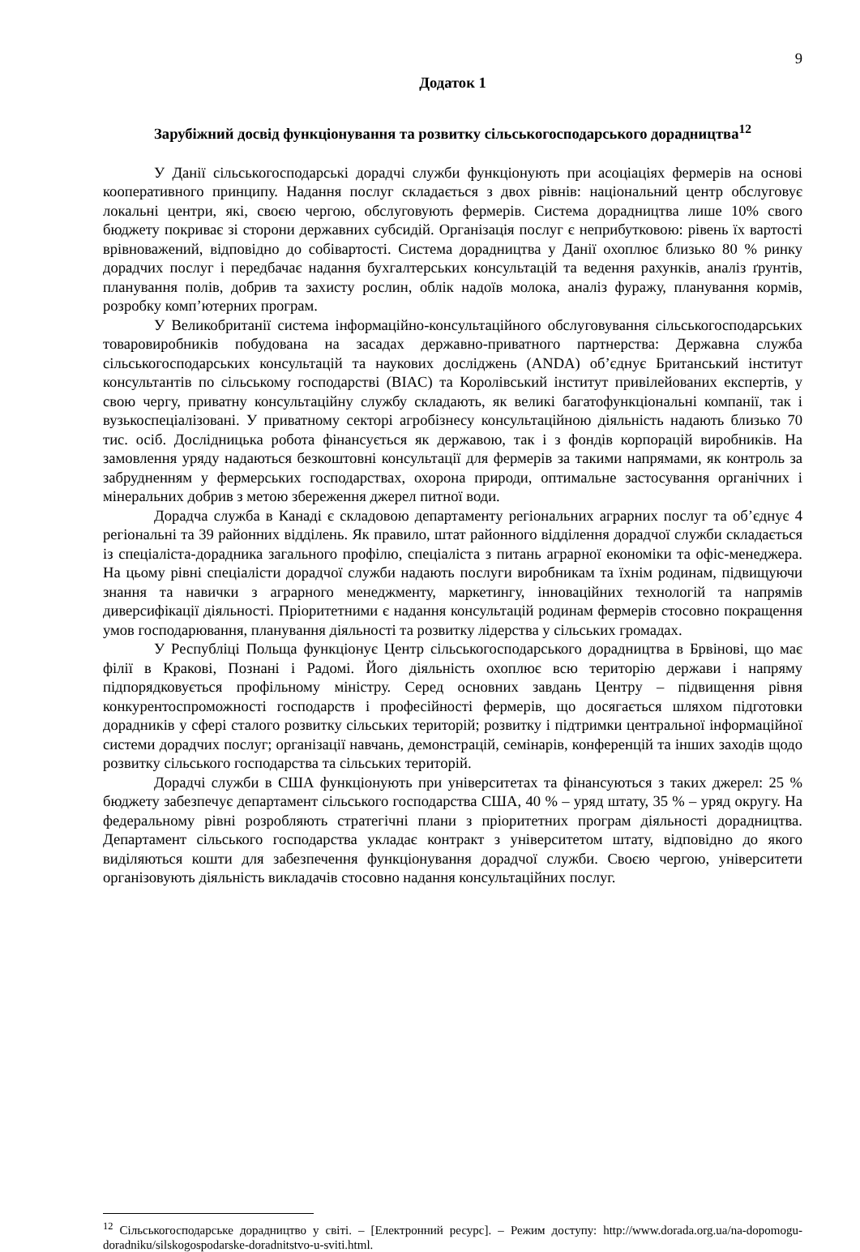9
Додаток 1
Зарубіжний досвід функціонування та розвитку сільськогосподарського дорадництва<sup>12</sup>
У Данії сільськогосподарські дорадчі служби функціонують при асоціаціях фермерів на основі кооперативного принципу. Надання послуг складається з двох рівнів: національний центр обслуговує локальні центри, які, своєю чергою, обслуговують фермерів. Система дорадництва лише 10% свого бюджету покриває зі сторони державних субсидій. Організація послуг є неприбутковою: рівень їх вартості врівноважений, відповідно до собівартості. Система дорадництва у Данії охоплює близько 80 % ринку дорадчих послуг і передбачає надання бухгалтерських консультацій та ведення рахунків, аналіз ґрунтів, планування полів, добрив та захисту рослин, облік надоїв молока, аналіз фуражу, планування кормів, розробку комп’ютерних програм.
У Великобританії система інформаційно-консультаційного обслуговування сільськогосподарських товаровиробників побудована на засадах державно-приватного партнерства: Державна служба сільськогосподарських консультацій та наукових досліджень (ANDA) об’єднує Британський інститут консультантів по сільському господарстві (BIAC) та Королівський інститут привілейованих експертів, у свою чергу, приватну консультаційну службу складають, як великі багатофункціональні компанії, так і вузькоспеціалізовані. У приватному секторі агробізнесу консультаційною діяльність надають близько 70 тис. осіб. Дослідницька робота фінансується як державою, так і з фондів корпорацій виробників. На замовлення уряду надаються безкоштовні консультації для фермерів за такими напрямами, як контроль за забрудненням у фермерських господарствах, охорона природи, оптимальне застосування органічних і мінеральних добрив з метою збереження джерел питної води.
Дорадча служба в Канаді є складовою департаменту регіональних аграрних послуг та об’єднує 4 регіональні та 39 районних відділень. Як правило, штат районного відділення дорадчої служби складається із спеціаліста-дорадника загального профілю, спеціаліста з питань аграрної економіки та офіс-менеджера. На цьому рівні спеціалісти дорадчої служби надають послуги виробникам та їхнім родинам, підвищуючи знання та навички з аграрного менеджменту, маркетингу, інноваційних технологій та напрямів диверсифікації діяльності. Пріоритетними є надання консультацій родинам фермерів стосовно покращення умов господарювання, планування діяльності та розвитку лідерства у сільських громадах.
У Республіці Польща функціонує Центр сільськогосподарського дорадництва в Брвінові, що має філії в Кракові, Познані і Радомі. Його діяльність охоплює всю територію держави і напряму підпорядковується профільному міністру. Серед основних завдань Центру – підвищення рівня конкурентоспроможності господарств і професійності фермерів, що досягається шляхом підготовки дорадників у сфері сталого розвитку сільських територій; розвитку і підтримки центральної інформаційної системи дорадчих послуг; організації навчань, демонстрацій, семінарів, конференцій та інших заходів щодо розвитку сільського господарства та сільських територій.
Дорадчі служби в США функціонують при університетах та фінансуються з таких джерел: 25 % бюджету забезпечує департамент сільського господарства США, 40 % – уряд штату, 35 % – уряд округу. На федеральному рівні розробляють стратегічні плани з пріоритетних програм діяльності дорадництва. Департамент сільського господарства укладає контракт з університетом штату, відповідно до якого виділяються кошти для забезпечення функціонування дорадчої служби. Своєю чергою, університети організовують діяльність викладачів стосовно надання консультаційних послуг.
<sup>12</sup> Сільськогосподарське дорадництво у світі. – [Електронний ресурс]. – Режим доступу: http://www.dorada.org.ua/na-dopomogu-doradniku/silskogospodarske-doradnitstvo-u-sviti.html.